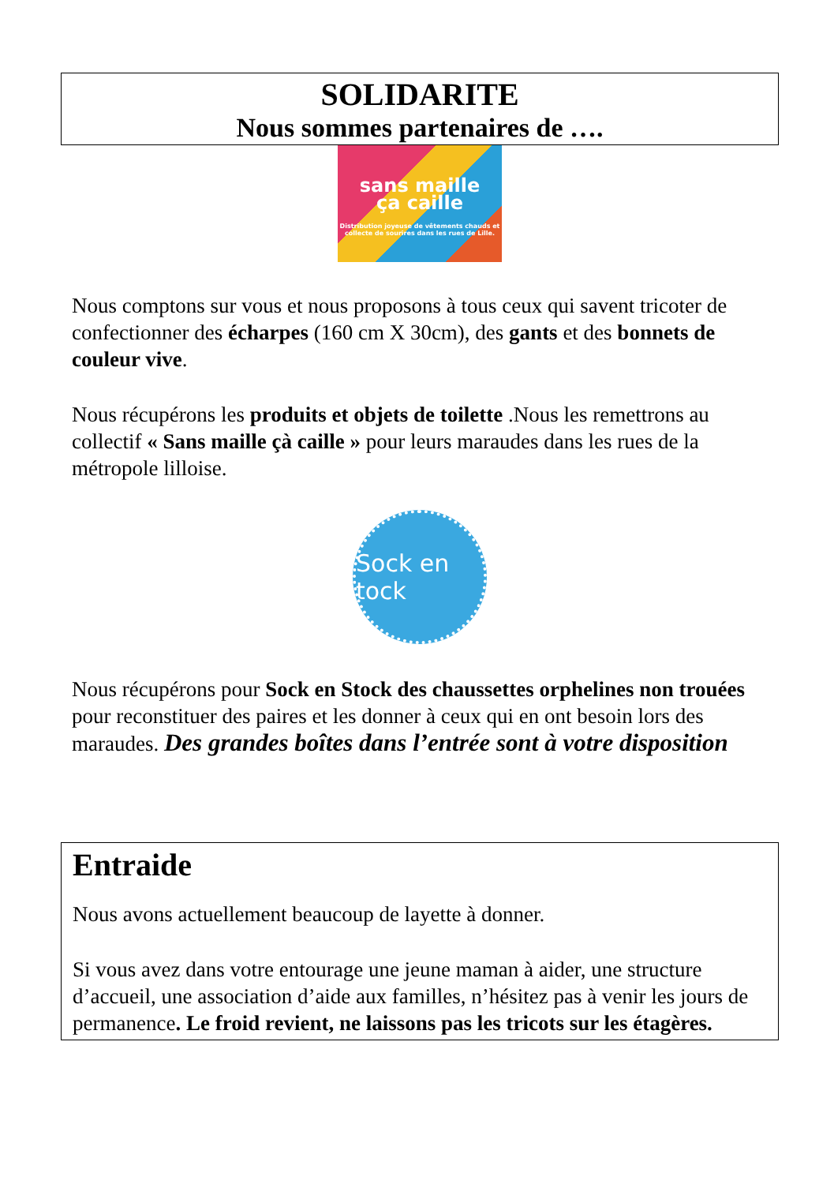SOLIDARITE
Nous sommes partenaires de ….
sans maille
ça caille
Distribution joyeuse de vêtements chauds et collecte de sourires dans les rues de Lille.
Nous comptons sur vous et nous proposons à tous ceux qui savent tricoter de confectionner des écharpes (160 cm X 30cm), des gants et des bonnets de couleur vive.
Nous récupérons les produits et objets de toilette .Nous les remettrons au collectif « Sans maille çà caille » pour leurs maraudes dans les rues de la métropole lilloise.
Sock en tock
Nous récupérons pour Sock en Stock des chaussettes orphelines non trouées pour reconstituer des paires et les donner à ceux qui en ont besoin lors des maraudes. Des grandes boîtes dans l’entrée sont à votre disposition
Entraide
Nous avons actuellement beaucoup de layette à donner.
Si vous avez dans votre entourage une jeune maman à aider, une structure d’accueil, une association d’aide aux familles, n’hésitez pas à venir les jours de permanence. Le froid revient, ne laissons pas les tricots sur les étagères.